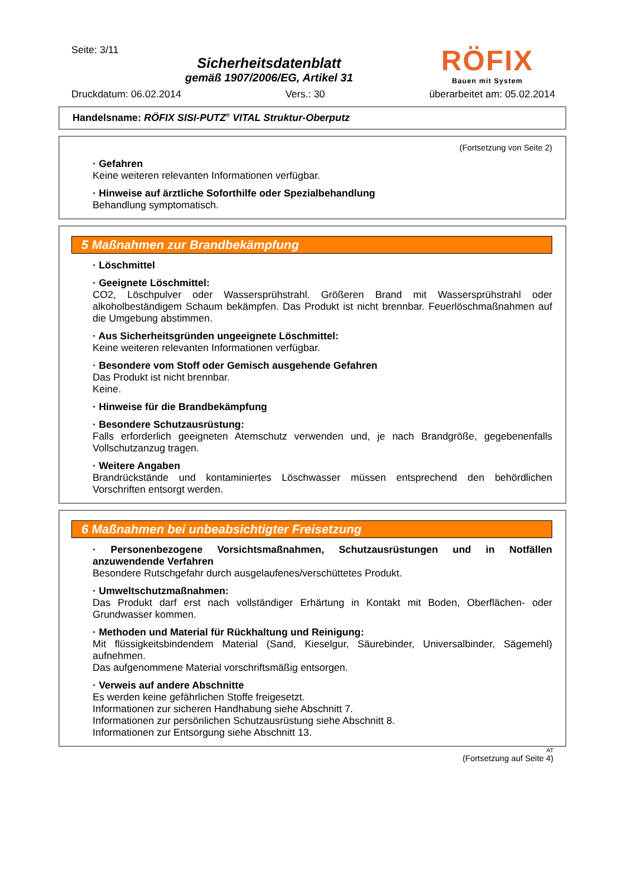Seite: 3/11
Sicherheitsdatenblatt
gemäß 1907/2006/EG, Artikel 31
RÖFIX
Bauen mit System
Druckdatum: 06.02.2014 Vers.: 30 überarbeitet am: 05.02.2014
Handelsname: RÖFIX SISI-PUTZ<sup>®</sup> VITAL Struktur-Oberputz
(Fortsetzung von Seite 2)
· Gefahren
Keine weiteren relevanten Informationen verfügbar.
· Hinweise auf ärztliche Soforthilfe oder Spezialbehandlung
Behandlung symptomatisch.
5 Maßnahmen zur Brandbekämpfung
· Löschmittel
· Geeignete Löschmittel:
CO2, Löschpulver oder Wassersprühstrahl. Größeren Brand mit Wassersprühstrahl oder alkoholbeständigem Schaum bekämpfen. Das Produkt ist nicht brennbar. Feuerlöschmaßnahmen auf die Umgebung abstimmen.
· Aus Sicherheitsgründen ungeeignete Löschmittel:
Keine weiteren relevanten Informationen verfügbar.
· Besondere vom Stoff oder Gemisch ausgehende Gefahren
Das Produkt ist nicht brennbar.
Keine.
· Hinweise für die Brandbekämpfung
· Besondere Schutzausrüstung:
Falls erforderlich geeigneten Atemschutz verwenden und, je nach Brandgröße, gegebenenfalls Vollschutzanzug tragen.
· Weitere Angaben
Brandrückstände und kontaminiertes Löschwasser müssen entsprechend den behördlichen Vorschriften entsorgt werden.
6 Maßnahmen bei unbeabsichtigter Freisetzung
· Personenbezogene Vorsichtsmaßnahmen, Schutzausrüstungen und in Notfällen anzuwendende Verfahren
Besondere Rutschgefahr durch ausgelaufenes/verschüttetes Produkt.
· Umweltschutzmaßnahmen:
Das Produkt darf erst nach vollständiger Erhärtung in Kontakt mit Boden, Oberflächen- oder Grundwasser kommen.
· Methoden und Material für Rückhaltung und Reinigung:
Mit flüssigkeitsbindendem Material (Sand, Kieselgur, Säurebinder, Universalbinder, Sägemehl) aufnehmen.
Das aufgenommene Material vorschriftsmäßig entsorgen.
· Verweis auf andere Abschnitte
Es werden keine gefährlichen Stoffe freigesetzt.
Informationen zur sicheren Handhabung siehe Abschnitt 7.
Informationen zur persönlichen Schutzausrüstung siehe Abschnitt 8.
Informationen zur Entsorgung siehe Abschnitt 13.
AT
(Fortsetzung auf Seite 4)